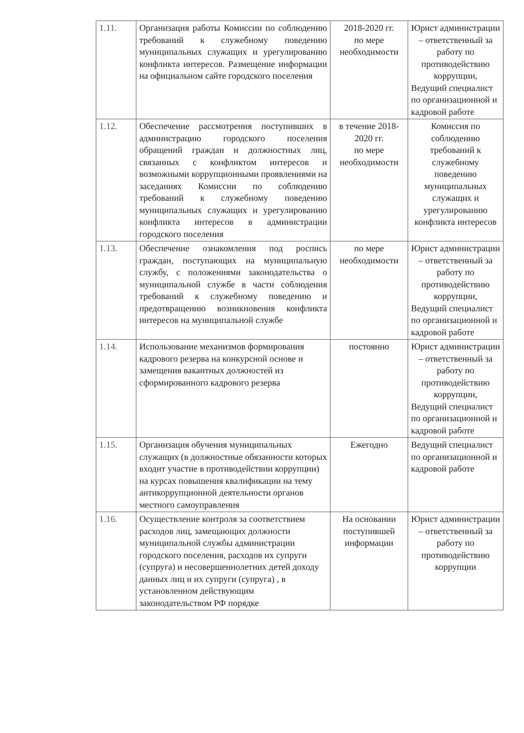| 1.11. | Организация работы Комиссии по соблюдению требований к служебному поведению муниципальных служащих и урегулированию конфликта интересов. Размещение информации на официальном сайте городского поселения | 2018-2020 гг. по мере необходимости | Юрист администрации – ответственный за работу по противодействию коррупции, Ведущий специалист по организационной и кадровой работе |
| 1.12. | Обеспечение рассмотрения поступивших в администрацию городского поселения обращений граждан и должностных лиц, связанных с конфликтом интересов и возможными коррупционными проявлениями на заседаниях Комиссии по соблюдению требований к служебному поведению муниципальных служащих и урегулированию конфликта интересов в администрации городского поселения | в течение 2018-2020 гг. по мере необходимости | Комиссия по соблюдению требований к служебному поведению муниципальных служащих и урегулированию конфликта интересов |
| 1.13. | Обеспечение ознакомления под роспись граждан, поступающих на муниципальную службу, с положениями законодательства о муниципальной службе в части соблюдения требований к служебному поведению и предотвращению возникновения конфликта интересов на муниципальной службе | по мере необходимости | Юрист администрации – ответственный за работу по противодействию коррупции, Ведущий специалист по организационной и кадровой работе |
| 1.14. | Использование механизмов формирования кадрового резерва на конкурсной основе и замещения вакантных должностей из сформированного кадрового резерва | постоянно | Юрист администрации – ответственный за работу по противодействию коррупции, Ведущий специалист по организационной и кадровой работе |
| 1.15. | Организация обучения муниципальных служащих (в должностные обязанности которых входит участие в противодействии коррупции) на курсах повышения квалификации на тему антикоррупционной деятельности органов местного самоуправления | Ежегодно | Ведущий специалист по организационной и кадровой работе |
| 1.16. | Осуществление контроля за соответствием расходов лиц, замещающих должности муниципальной службы администрации городского поселения, расходов их супруги (супруга) и несовершеннолетних детей доходу данных лиц и их супруги (супруга) , в установленном действующим законодательством РФ порядке | На основании поступившей информации | Юрист администрации – ответственный за работу по противодействию коррупции |